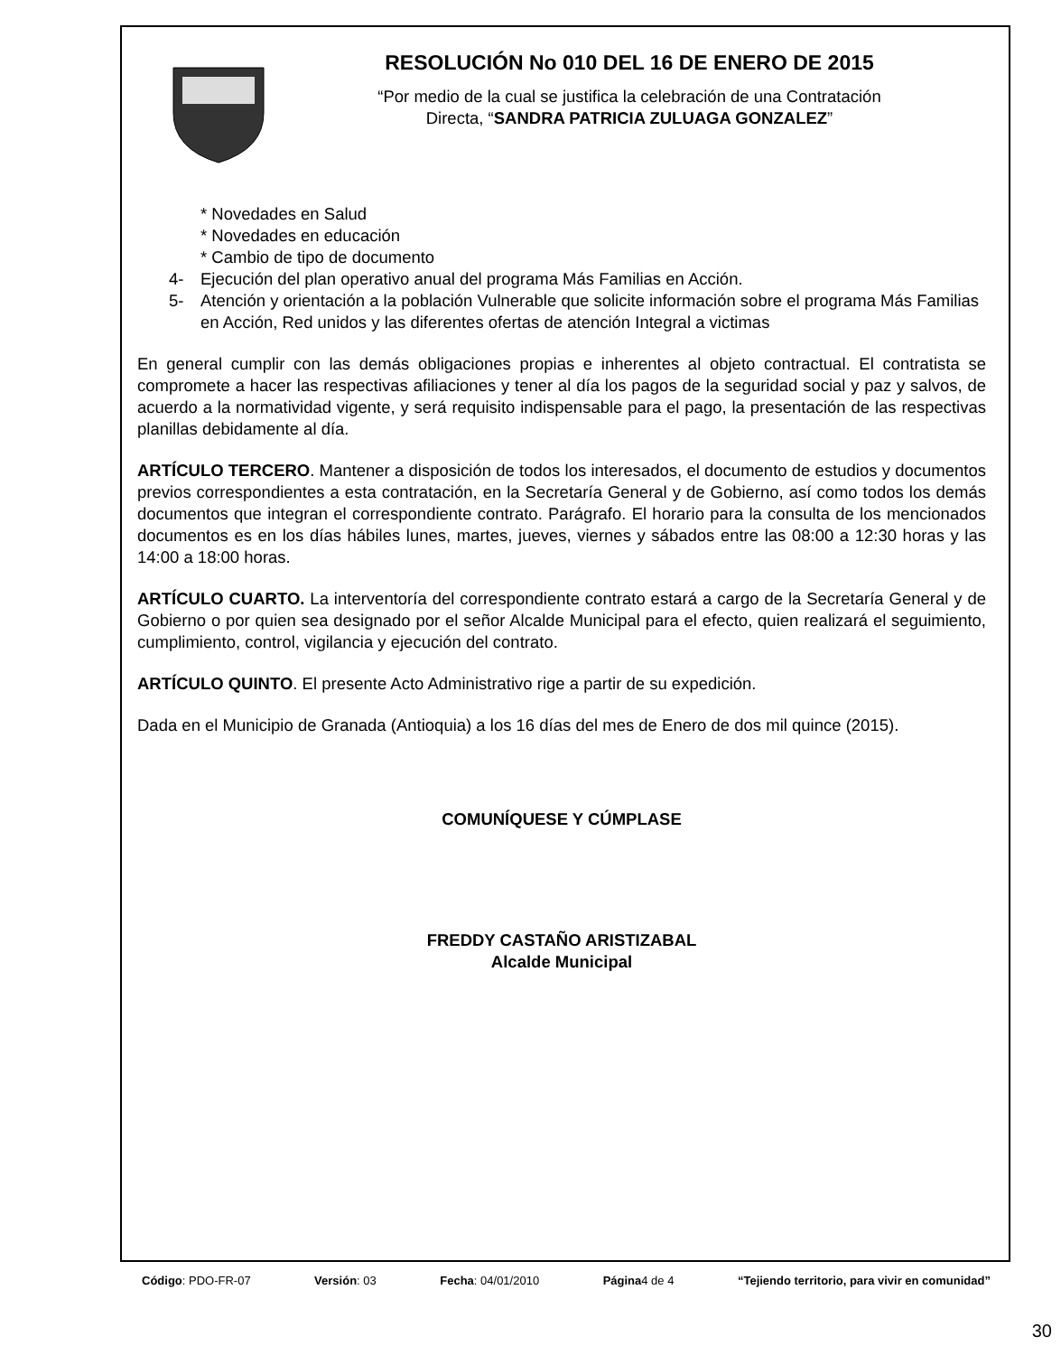RESOLUCIÓN No 010 DEL 16 DE ENERO DE 2015
“Por medio de la cual se justifica la celebración de una Contratación
Directa, “SANDRA PATRICIA ZULUAGA GONZALEZ”
* Novedades en Salud
* Novedades en educación
* Cambio de tipo de documento
4- Ejecución del plan operativo anual del programa Más Familias en Acción.
5- Atención y orientación a la población Vulnerable que solicite información sobre el programa Más Familias en Acción, Red unidos y las diferentes ofertas de atención Integral a victimas
En general cumplir con las demás obligaciones propias e inherentes al objeto contractual. El contratista se compromete a hacer las respectivas afiliaciones y tener al día los pagos de la seguridad social y paz y salvos, de acuerdo a la normatividad vigente, y será requisito indispensable para el pago, la presentación de las respectivas planillas debidamente al día.
ARTÍCULO TERCERO. Mantener a disposición de todos los interesados, el documento de estudios y documentos previos correspondientes a esta contratación, en la Secretaría General y de Gobierno, así como todos los demás documentos que integran el correspondiente contrato. Parágrafo. El horario para la consulta de los mencionados documentos es en los días hábiles lunes, martes, jueves, viernes y sábados entre las 08:00 a 12:30 horas y las 14:00 a 18:00 horas.
ARTÍCULO CUARTO. La interventoría del correspondiente contrato estará a cargo de la Secretaría General y de Gobierno o por quien sea designado por el señor Alcalde Municipal para el efecto, quien realizará el seguimiento, cumplimiento, control, vigilancia y ejecución del contrato.
ARTÍCULO QUINTO. El presente Acto Administrativo rige a partir de su expedición.
Dada en el Municipio de Granada (Antioquia) a los 16 días del mes de Enero de dos mil quince (2015).
COMUNÍQUESE Y CÚMPLASE
FREDDY CASTAÑO ARISTIZABAL
Alcalde Municipal
Código: PDO-FR-07 Versión: 03 Fecha: 04/01/2010 Página4 de 4 “Tejiendo territorio, para vivir en comunidad”
30